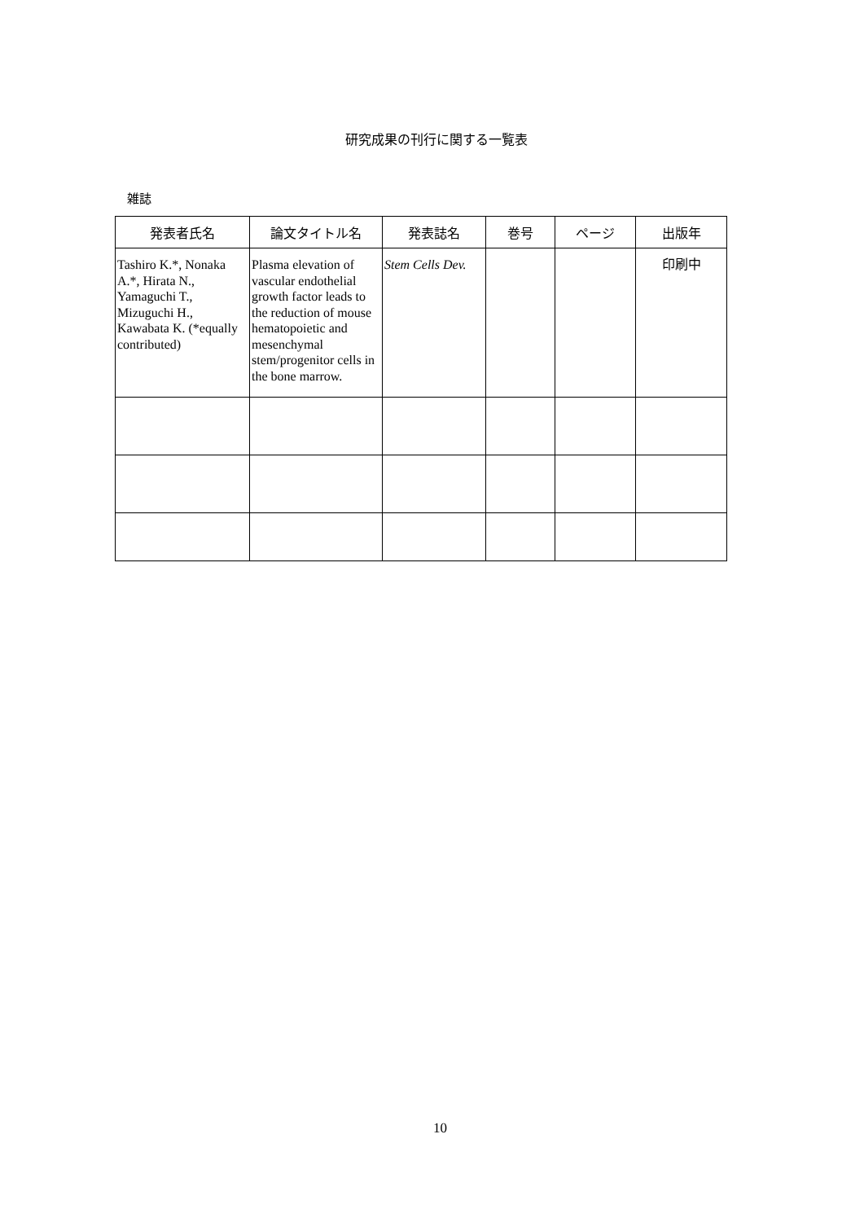研究成果の刊行に関する一覧表
雑誌
| 発表者氏名 | 論文タイトル名 | 発表誌名 | 巻号 | ページ | 出版年 |
| --- | --- | --- | --- | --- | --- |
| Tashiro K.*, Nonaka A.*, Hirata N., Yamaguchi T., Mizuguchi H., Kawabata K. (*equally contributed) | Plasma elevation of vascular endothelial growth factor leads to the reduction of mouse hematopoietic and mesenchymal stem/progenitor cells in the bone marrow. | Stem Cells Dev. | | | 印刷中 |
10